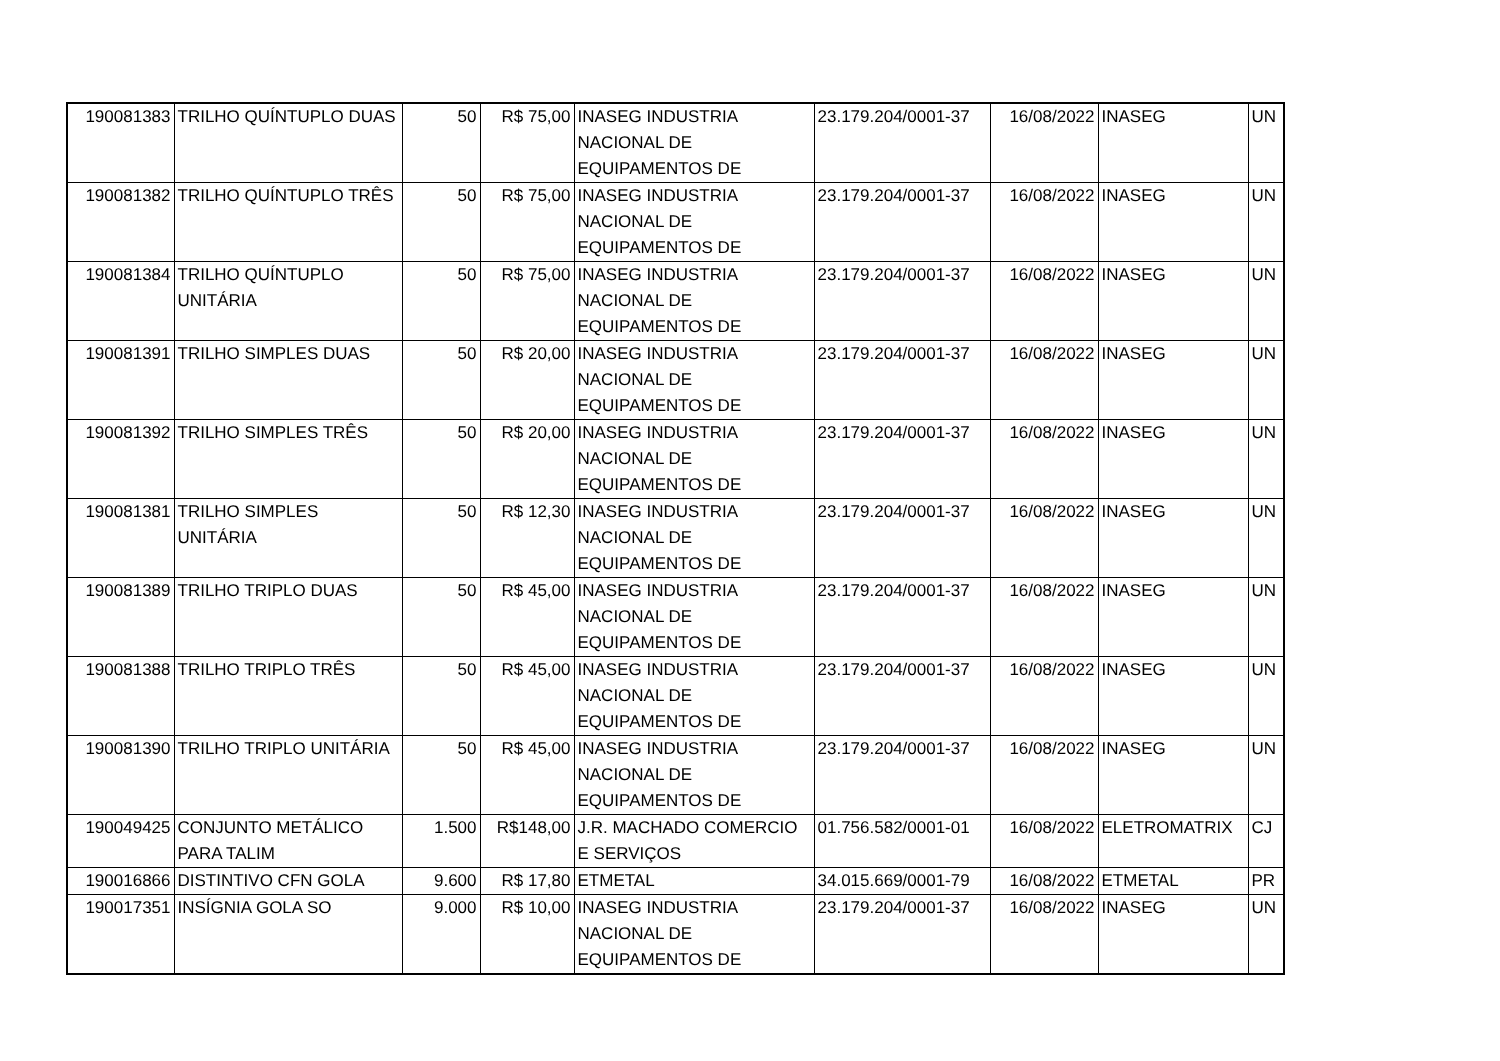| 190081383 | TRILHO QUÍNTUPLO DUAS | 50 | R$ 75,00 | INASEG INDUSTRIA NACIONAL DE EQUIPAMENTOS DE | 23.179.204/0001-37 | 16/08/2022 | INASEG | UN |
| 190081382 | TRILHO QUÍNTUPLO TRÊS | 50 | R$ 75,00 | INASEG INDUSTRIA NACIONAL DE EQUIPAMENTOS DE | 23.179.204/0001-37 | 16/08/2022 | INASEG | UN |
| 190081384 | TRILHO QUÍNTUPLO UNITÁRIA | 50 | R$ 75,00 | INASEG INDUSTRIA NACIONAL DE EQUIPAMENTOS DE | 23.179.204/0001-37 | 16/08/2022 | INASEG | UN |
| 190081391 | TRILHO SIMPLES DUAS | 50 | R$ 20,00 | INASEG INDUSTRIA NACIONAL DE EQUIPAMENTOS DE | 23.179.204/0001-37 | 16/08/2022 | INASEG | UN |
| 190081392 | TRILHO SIMPLES TRÊS | 50 | R$ 20,00 | INASEG INDUSTRIA NACIONAL DE EQUIPAMENTOS DE | 23.179.204/0001-37 | 16/08/2022 | INASEG | UN |
| 190081381 | TRILHO SIMPLES UNITÁRIA | 50 | R$ 12,30 | INASEG INDUSTRIA NACIONAL DE EQUIPAMENTOS DE | 23.179.204/0001-37 | 16/08/2022 | INASEG | UN |
| 190081389 | TRILHO TRIPLO DUAS | 50 | R$ 45,00 | INASEG INDUSTRIA NACIONAL DE EQUIPAMENTOS DE | 23.179.204/0001-37 | 16/08/2022 | INASEG | UN |
| 190081388 | TRILHO TRIPLO TRÊS | 50 | R$ 45,00 | INASEG INDUSTRIA NACIONAL DE EQUIPAMENTOS DE | 23.179.204/0001-37 | 16/08/2022 | INASEG | UN |
| 190081390 | TRILHO TRIPLO UNITÁRIA | 50 | R$ 45,00 | INASEG INDUSTRIA NACIONAL DE EQUIPAMENTOS DE | 23.179.204/0001-37 | 16/08/2022 | INASEG | UN |
| 190049425 | CONJUNTO METÁLICO PARA TALIM | 1.500 | R$148,00 | J.R. MACHADO COMERCIO E SERVIÇOS | 01.756.582/0001-01 | 16/08/2022 | ELETROMATRIX | CJ |
| 190016866 | DISTINTIVO CFN GOLA | 9.600 | R$ 17,80 | ETMETAL | 34.015.669/0001-79 | 16/08/2022 | ETMETAL | PR |
| 190017351 | INSÍGNIA GOLA SO | 9.000 | R$ 10,00 | INASEG INDUSTRIA NACIONAL DE EQUIPAMENTOS DE | 23.179.204/0001-37 | 16/08/2022 | INASEG | UN |